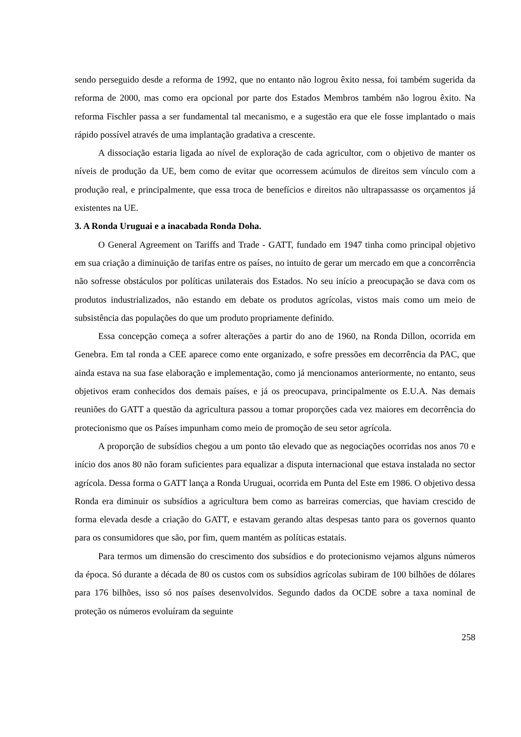sendo perseguido desde a reforma de 1992, que no entanto não logrou êxito nessa, foi também sugerida da reforma de 2000, mas como era opcional por parte dos Estados Membros também não logrou êxito. Na reforma Fischler passa a ser fundamental tal mecanismo, e a sugestão era que ele fosse implantado o mais rápido possível através de uma implantação gradativa a crescente.
A dissociação estaria ligada ao nível de exploração de cada agricultor, com o objetivo de manter os níveis de produção da UE, bem como de evitar que ocorressem acúmulos de direitos sem vínculo com a produção real, e principalmente, que essa troca de benefícios e direitos não ultrapassasse os orçamentos já existentes na UE.
3. A Ronda Uruguai e a inacabada Ronda Doha.
O General Agreement on Tariffs and Trade - GATT, fundado em 1947 tinha como principal objetivo em sua criação a diminuição de tarifas entre os países, no intuito de gerar um mercado em que a concorrência não sofresse obstáculos por políticas unilaterais dos Estados. No seu início a preocupação se dava com os produtos industrializados, não estando em debate os produtos agrícolas, vistos mais como um meio de subsistência das populações do que um produto propriamente definido.
Essa concepção começa a sofrer alterações a partir do ano de 1960, na Ronda Dillon, ocorrida em Genebra. Em tal ronda a CEE aparece como ente organizado, e sofre pressões em decorrência da PAC, que ainda estava na sua fase elaboração e implementação, como já mencionamos anteriormente, no entanto, seus objetivos eram conhecidos dos demais países, e já os preocupava, principalmente os E.U.A. Nas demais reuniões do GATT a questão da agricultura passou a tomar proporções cada vez maiores em decorrência do protecionismo que os Países impunham como meio de promoção de seu setor agrícola.
A proporção de subsídios chegou a um ponto tão elevado que as negociações ocorridas nos anos 70 e início dos anos 80 não foram suficientes para equalizar a disputa internacional que estava instalada no sector agrícola. Dessa forma o GATT lança a Ronda Uruguai, ocorrida em Punta del Este em 1986. O objetivo dessa Ronda era diminuir os subsídios a agricultura bem como as barreiras comercias, que haviam crescido de forma elevada desde a criação do GATT, e estavam gerando altas despesas tanto para os governos quanto para os consumidores que são, por fim, quem mantém as políticas estatais.
Para termos um dimensão do crescimento dos subsídios e do protecionismo vejamos alguns números da época. Só durante a década de 80 os custos com os subsídios agrícolas subiram de 100 bilhões de dólares para 176 bilhões, isso só nos países desenvolvidos. Segundo dados da OCDE sobre a taxa nominal de proteção os números evoluíram da seguinte
258